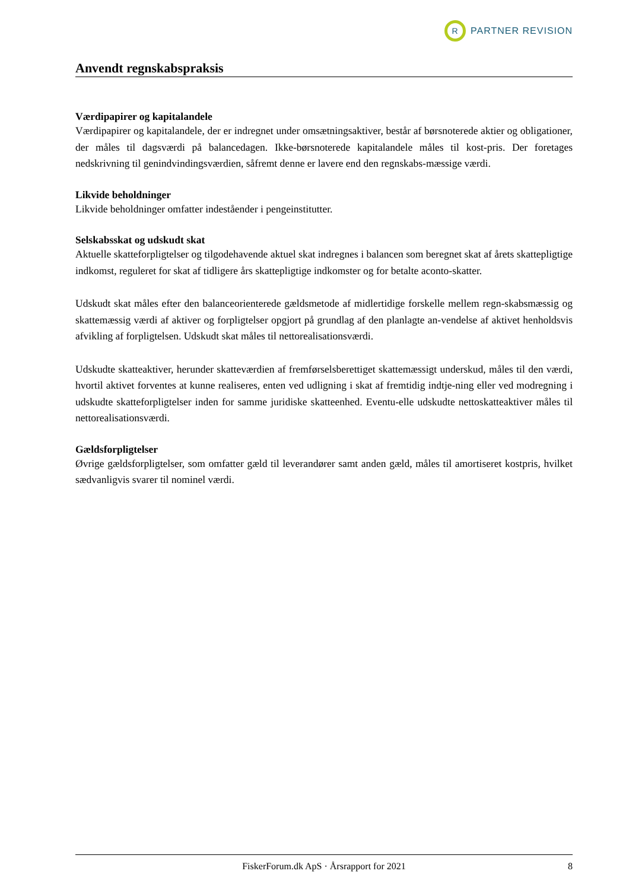R
PARTNER REVISION
Anvendt regnskabspraksis
Værdipapirer og kapitalandele
Værdipapirer og kapitalandele, der er indregnet under omsætningsaktiver, består af børsnoterede aktier og obligationer, der måles til dagsværdi på balancedagen. Ikke-børsnoterede kapitalandele måles til kost-pris. Der foretages nedskrivning til genindvindingsværdien, såfremt denne er lavere end den regnskabs-mæssige værdi.
Likvide beholdninger
Likvide beholdninger omfatter indeståender i pengeinstitutter.
Selskabsskat og udskudt skat
Aktuelle skatteforpligtelser og tilgodehavende aktuel skat indregnes i balancen som beregnet skat af årets skattepligtige indkomst, reguleret for skat af tidligere års skattepligtige indkomster og for betalte aconto-skatter.
Udskudt skat måles efter den balanceorienterede gældsmetode af midlertidige forskelle mellem regn-skabsmæssig og skattemæssig værdi af aktiver og forpligtelser opgjort på grundlag af den planlagte an-vendelse af aktivet henholdsvis afvikling af forpligtelsen. Udskudt skat måles til nettorealisationsværdi.
Udskudte skatteaktiver, herunder skatteværdien af fremførselsberettiget skattemæssigt underskud, måles til den værdi, hvortil aktivet forventes at kunne realiseres, enten ved udligning i skat af fremtidig indtje-ning eller ved modregning i udskudte skatteforpligtelser inden for samme juridiske skatteenhed. Eventu-elle udskudte nettoskatteaktiver måles til nettorealisationsværdi.
Gældsforpligtelser
Øvrige gældsforpligtelser, som omfatter gæld til leverandører samt anden gæld, måles til amortiseret kostpris, hvilket sædvanligvis svarer til nominel værdi.
FiskerForum.dk ApS · Årsrapport for 2021 8